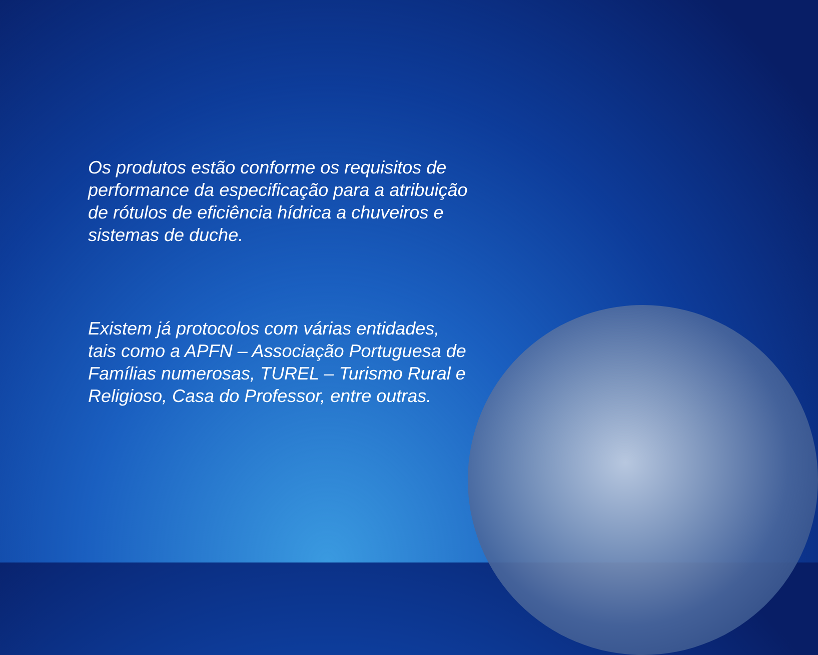Os produtos estão conforme os requisitos de performance da especificação para a atribuição de rótulos de eficiência hídrica a chuveiros e sistemas de duche.
Existem já protocolos com várias entidades, tais como a APFN – Associação Portuguesa de Famílias numerosas, TUREL – Turismo Rural e Religioso, Casa do Professor, entre outras.